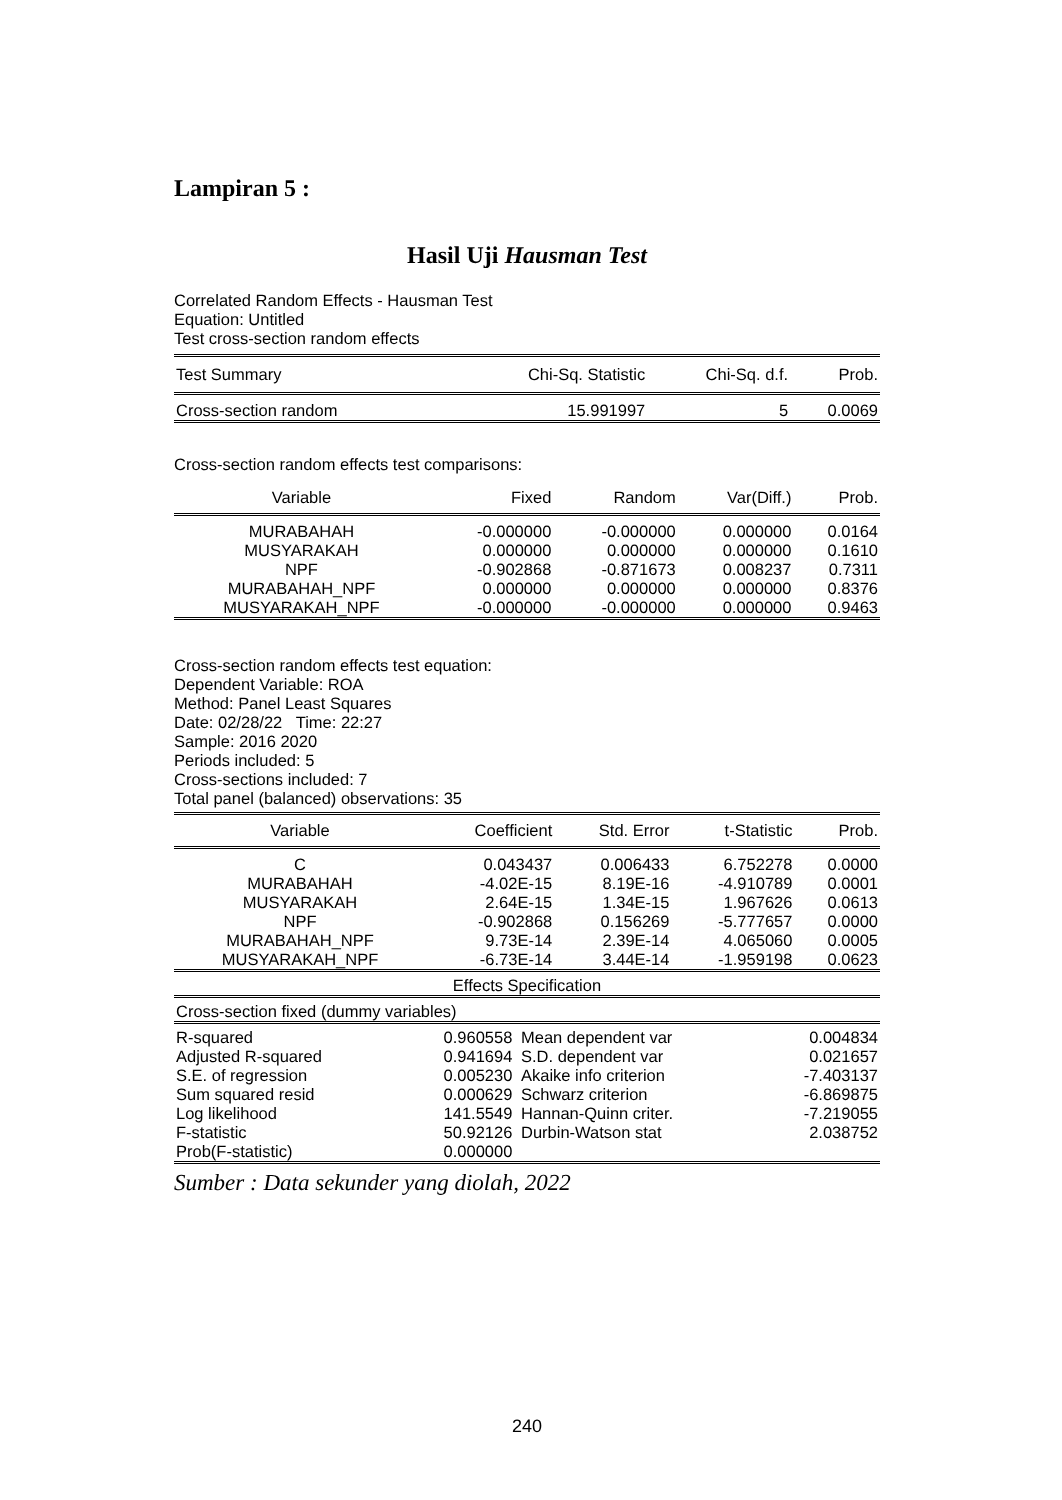Lampiran 5 :
Hasil Uji Hausman Test
Correlated Random Effects - Hausman Test
Equation: Untitled
Test cross-section random effects
| Test Summary | Chi-Sq. Statistic | Chi-Sq. d.f. | Prob. |
| --- | --- | --- | --- |
| Cross-section random | 15.991997 | 5 | 0.0069 |
Cross-section random effects test comparisons:
| Variable | Fixed | Random | Var(Diff.) | Prob. |
| --- | --- | --- | --- | --- |
| MURABAHAH | -0.000000 | -0.000000 | 0.000000 | 0.0164 |
| MUSYARAKAH | 0.000000 | 0.000000 | 0.000000 | 0.1610 |
| NPF | -0.902868 | -0.871673 | 0.008237 | 0.7311 |
| MURABAHAH_NPF | 0.000000 | 0.000000 | 0.000000 | 0.8376 |
| MUSYARAKAH_NPF | -0.000000 | -0.000000 | 0.000000 | 0.9463 |
Cross-section random effects test equation:
Dependent Variable: ROA
Method: Panel Least Squares
Date: 02/28/22 Time: 22:27
Sample: 2016 2020
Periods included: 5
Cross-sections included: 7
Total panel (balanced) observations: 35
| Variable | Coefficient | Std. Error | t-Statistic | Prob. |
| --- | --- | --- | --- | --- |
| C | 0.043437 | 0.006433 | 6.752278 | 0.0000 |
| MURABAHAH | -4.02E-15 | 8.19E-16 | -4.910789 | 0.0001 |
| MUSYARAKAH | 2.64E-15 | 1.34E-15 | 1.967626 | 0.0613 |
| NPF | -0.902868 | 0.156269 | -5.777657 | 0.0000 |
| MURABAHAH_NPF | 9.73E-14 | 2.39E-14 | 4.065060 | 0.0005 |
| MUSYARAKAH_NPF | -6.73E-14 | 3.44E-14 | -1.959198 | 0.0623 |
| Effects Specification | | | | |
| Cross-section fixed (dummy variables) | | | | |
| R-squared | 0.960558 | Mean dependent var | 0.004834 |
| Adjusted R-squared | 0.941694 | S.D. dependent var | 0.021657 |
| S.E. of regression | 0.005230 | Akaike info criterion | -7.403137 |
| Sum squared resid | 0.000629 | Schwarz criterion | -6.869875 |
| Log likelihood | 141.5549 | Hannan-Quinn criter. | -7.219055 |
| F-statistic | 50.92126 | Durbin-Watson stat | 2.038752 |
| Prob(F-statistic) | 0.000000 | | |
Sumber : Data sekunder yang diolah, 2022
240